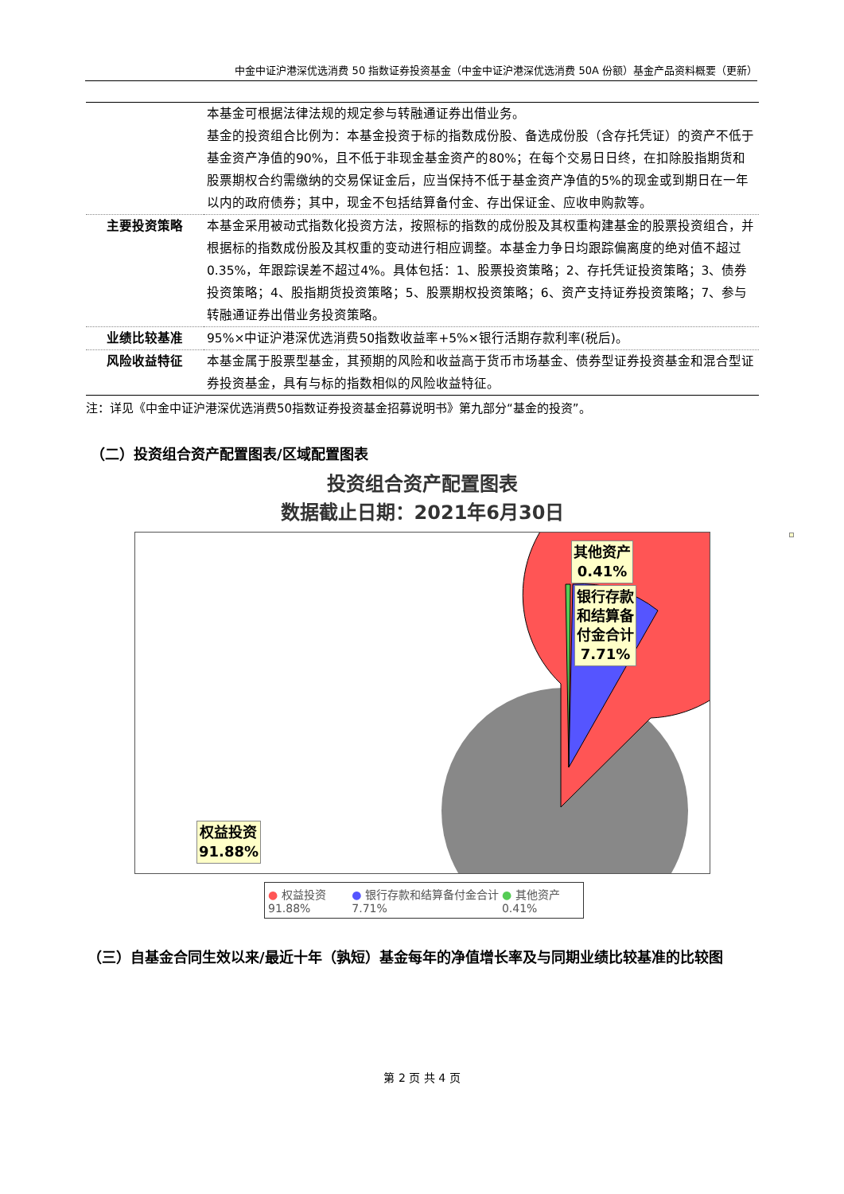中金中证沪港深优选消费 50 指数证券投资基金（中金中证沪港深优选消费 50A 份额）基金产品资料概要（更新）
| | 本基金可根据法律法规的规定参与转融通证券出借业务。 基金的投资组合比例为：本基金投资于标的指数成份股、备选成份股（含存托凭证）的资产不低于基金资产净值的90%，且不低于非现金基金资产的80%；在每个交易日日终，在扣除股指期货和股票期权合约需缴纳的交易保证金后，应当保持不低于基金资产净值的5%的现金或到期日在一年以内的政府债券；其中，现金不包括结算备付金、存出保证金、应收申购款等。 |
| 主要投资策略 | 本基金采用被动式指数化投资方法，按照标的指数的成份股及其权重构建基金的股票投资组合，并根据标的指数成份股及其权重的变动进行相应调整。本基金力争日均跟踪偏离度的绝对值不超过0.35%，年跟踪误差不超过4%。具体包括：1、股票投资策略；2、存托凭证投资策略；3、债券投资策略；4、股指期货投资策略；5、股票期权投资策略；6、资产支持证券投资策略；7、参与转融通证券出借业务投资策略。 |
| 业绩比较基准 | 95%×中证沪港深优选消费50指数收益率+5%×银行活期存款利率(税后)。 |
| 风险收益特征 | 本基金属于股票型基金，其预期的风险和收益高于货币市场基金、债券型证券投资基金和混合型证券投资基金，具有与标的指数相似的风险收益特征。 |
注：详见《中金中证沪港深优选消费50指数证券投资基金招募说明书》第九部分“基金的投资”。
（二）投资组合资产配置图表/区域配置图表
投资组合资产配置图表
数据截止日期：2021年6月30日
其他资产
0.41%
银行存款
和结算备
付金合计
7.71%
权益投资
91.88%
● 权益投资 91.88% ● 银行存款和结算备付金合计 7.71% ● 其他资产 0.41%
（三）自基金合同生效以来/最近十年（孰短）基金每年的净值增长率及与同期业绩比较基准的比较图
第 2 页 共 4 页